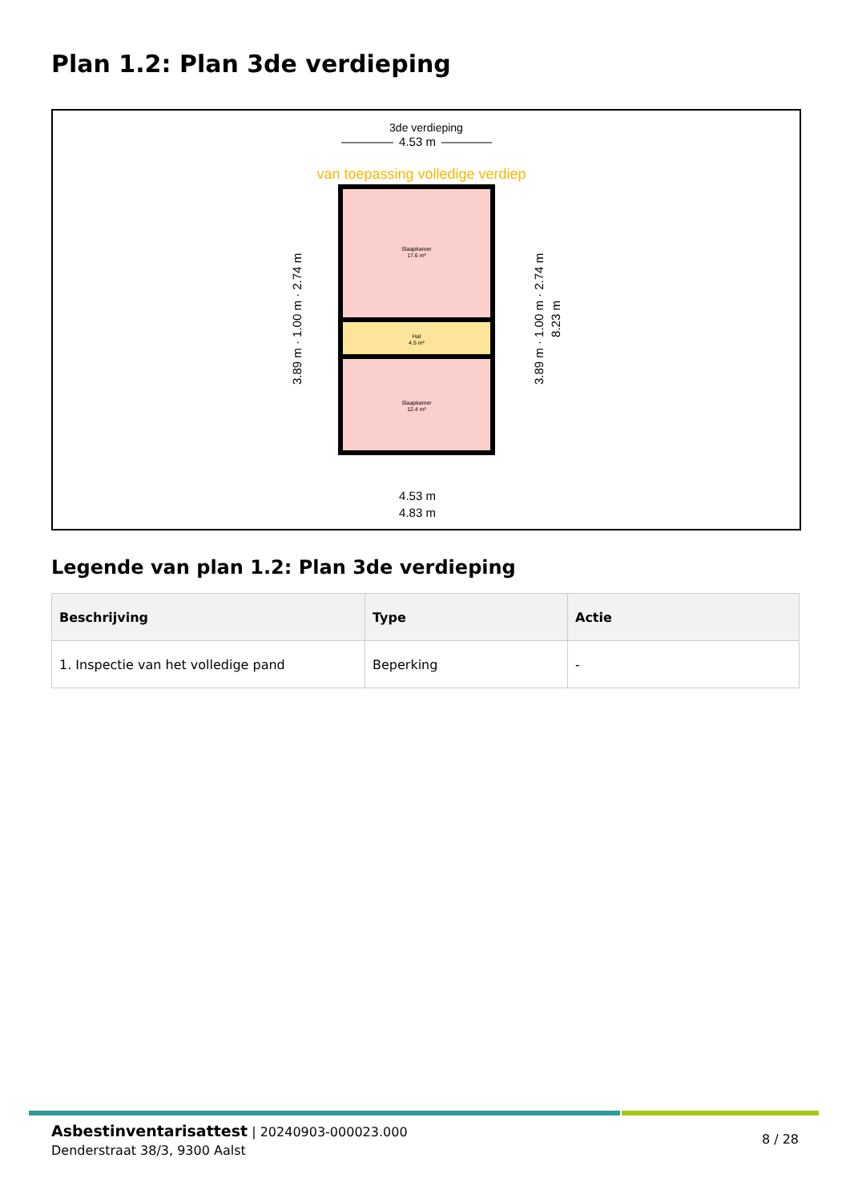Plan 1.2: Plan 3de verdieping
3de verdieping
4.53 m
van toepassing volledige verdiep
Slaapkamer
17.6 m²
Hal
4.5 m²
Slaapkamer
12.4 m²
3.89 m · 1.00 m · 2.74 m
3.89 m · 1.00 m · 2.74 m
8.23 m
4.53 m
4.83 m
Legende van plan 1.2: Plan 3de verdieping
| Beschrijving | Type | Actie |
| --- | --- | --- |
| 1. Inspectie van het volledige pand | Beperking | - |
Asbestinventarisattest | 20240903-000023.000
Denderstraat 38/3, 9300 Aalst
8 / 28